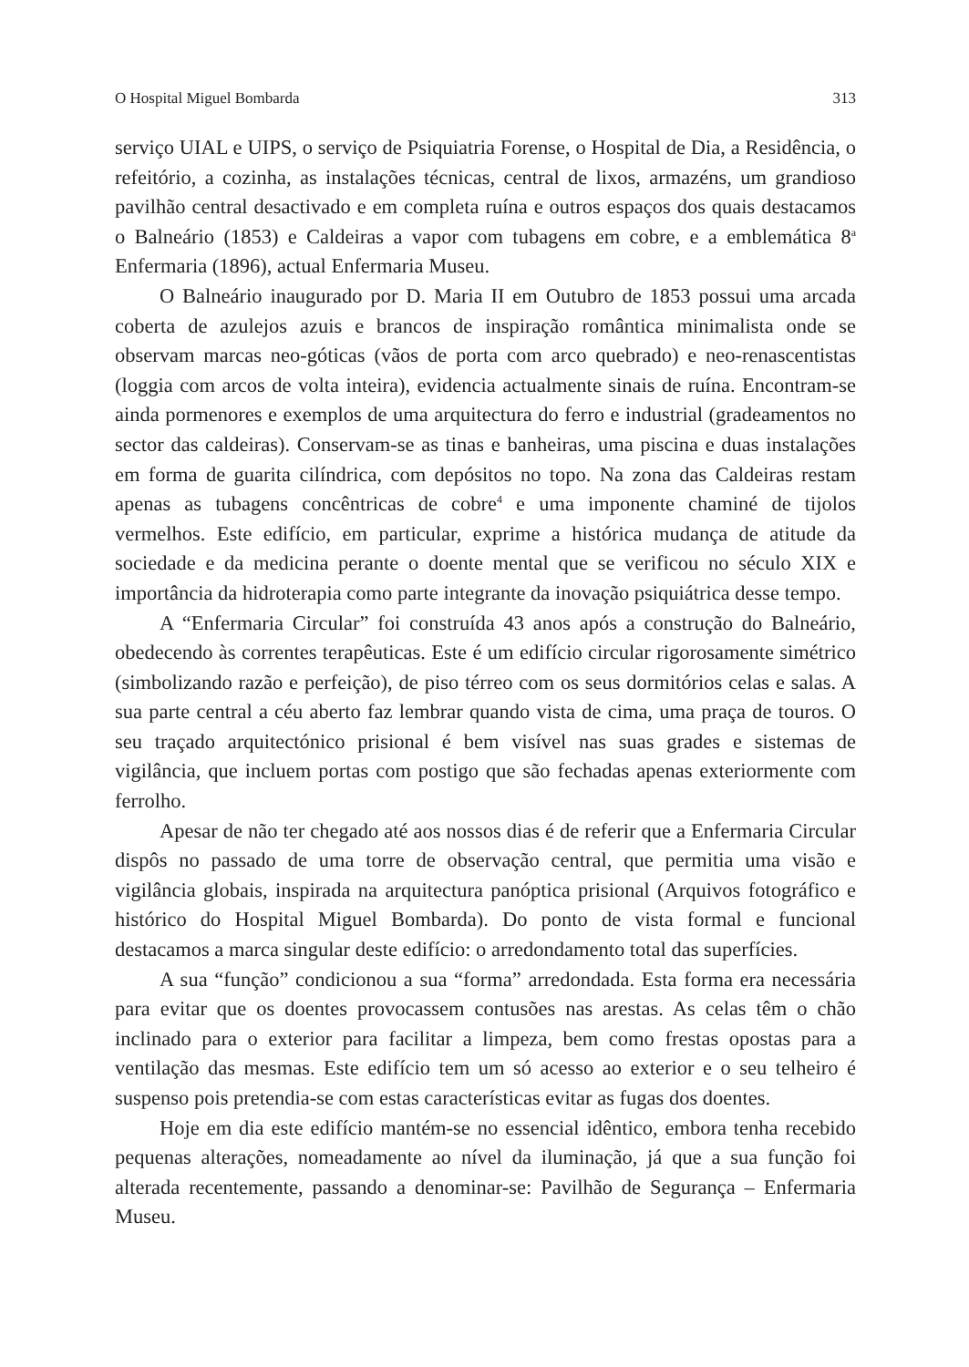O Hospital Miguel Bombarda 313
serviço UIAL e UIPS, o serviço de Psiquiatria Forense, o Hospital de Dia, a Residência, o refeitório, a cozinha, as instalações técnicas, central de lixos, armazéns, um grandioso pavilhão central desactivado e em completa ruína e outros espaços dos quais destacamos o Balneário (1853) e Caldeiras a vapor com tubagens em cobre, e a emblemática 8<sup>a</sup> Enfermaria (1896), actual Enfermaria Museu.
O Balneário inaugurado por D. Maria II em Outubro de 1853 possui uma arcada coberta de azulejos azuis e brancos de inspiração romântica minimalista onde se observam marcas neo-góticas (vãos de porta com arco quebrado) e neo-renascentistas (loggia com arcos de volta inteira), evidencia actualmente sinais de ruína. Encontram-se ainda pormenores e exemplos de uma arquitectura do ferro e industrial (gradeamentos no sector das caldeiras). Conservam-se as tinas e banheiras, uma piscina e duas instalações em forma de guarita cilíndrica, com depósitos no topo. Na zona das Caldeiras restam apenas as tubagens concêntricas de cobre<sup>4</sup> e uma imponente chaminé de tijolos vermelhos. Este edifício, em particular, exprime a histórica mudança de atitude da sociedade e da medicina perante o doente mental que se verificou no século XIX e importância da hidroterapia como parte integrante da inovação psiquiátrica desse tempo.
A “Enfermaria Circular” foi construída 43 anos após a construção do Balneário, obedecendo às correntes terapêuticas. Este é um edifício circular rigorosamente simétrico (simbolizando razão e perfeição), de piso térreo com os seus dormitórios celas e salas. A sua parte central a céu aberto faz lembrar quando vista de cima, uma praça de touros. O seu traçado arquitectónico prisional é bem visível nas suas grades e sistemas de vigilância, que incluem portas com postigo que são fechadas apenas exteriormente com ferrolho.
Apesar de não ter chegado até aos nossos dias é de referir que a Enfermaria Circular dispôs no passado de uma torre de observação central, que permitia uma visão e vigilância globais, inspirada na arquitectura panóptica prisional (Arquivos fotográfico e histórico do Hospital Miguel Bombarda). Do ponto de vista formal e funcional destacamos a marca singular deste edifício: o arredondamento total das superfícies.
A sua “função” condicionou a sua “forma” arredondada. Esta forma era necessária para evitar que os doentes provocassem contusões nas arestas. As celas têm o chão inclinado para o exterior para facilitar a limpeza, bem como frestas opostas para a ventilação das mesmas. Este edifício tem um só acesso ao exterior e o seu telheiro é suspenso pois pretendia-se com estas características evitar as fugas dos doentes.
Hoje em dia este edifício mantém-se no essencial idêntico, embora tenha recebido pequenas alterações, nomeadamente ao nível da iluminação, já que a sua função foi alterada recentemente, passando a denominar-se: Pavilhão de Segurança – Enfermaria Museu.